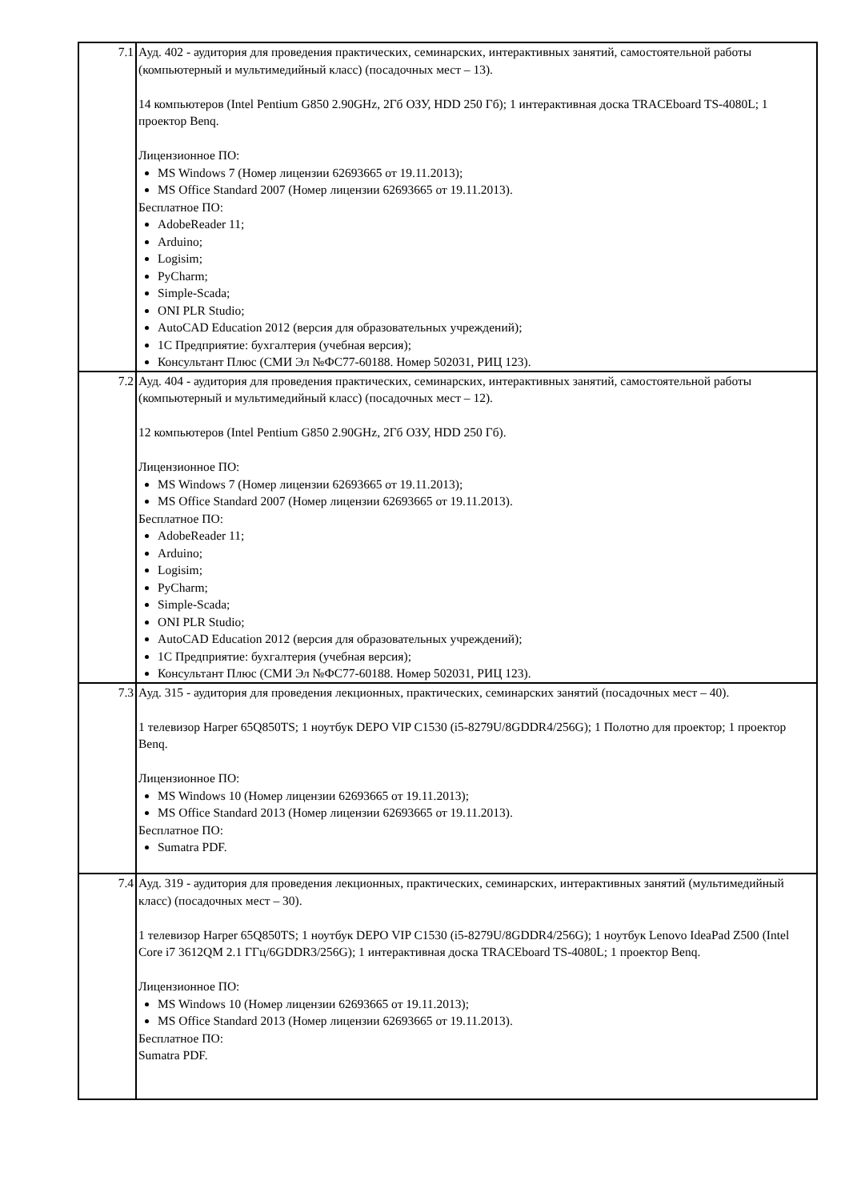| 7.1 | Ауд. 402 - аудитория для проведения практических, семинарских, интерактивных занятий, самостоятельной работы (компьютерный и мультимедийный класс) (посадочных мест – 13). 14 компьютеров (Intel Pentium G850 2.90GHz, 2Гб ОЗУ, HDD 250 Гб); 1 интерактивная доска TRACEboard TS-4080L; 1 проектор Benq. Лицензионное ПО: MS Windows 7 (Номер лицензии 62693665 от 19.11.2013); MS Office Standard 2007 (Номер лицензии 62693665 от 19.11.2013). Бесплатное ПО: AdobeReader 11; Arduino; Logisim; PyCharm; Simple-Scada; ONI PLR Studio; AutoCAD Education 2012 (версия для образовательных учреждений); 1С Предприятие: бухгалтерия (учебная версия); Консультант Плюс (СМИ Эл №ФС77-60188. Номер 502031, РИЦ 123). |
| 7.2 | Ауд. 404 - аудитория для проведения практических, семинарских, интерактивных занятий, самостоятельной работы (компьютерный и мультимедийный класс) (посадочных мест – 12). 12 компьютеров (Intel Pentium G850 2.90GHz, 2Гб ОЗУ, HDD 250 Гб). Лицензионное ПО: MS Windows 7 (Номер лицензии 62693665 от 19.11.2013); MS Office Standard 2007 (Номер лицензии 62693665 от 19.11.2013). Бесплатное ПО: AdobeReader 11; Arduino; Logisim; PyCharm; Simple-Scada; ONI PLR Studio; AutoCAD Education 2012 (версия для образовательных учреждений); 1С Предприятие: бухгалтерия (учебная версия); Консультант Плюс (СМИ Эл №ФС77-60188. Номер 502031, РИЦ 123). |
| 7.3 | Ауд. 315 - аудитория для проведения лекционных, практических, семинарских занятий (посадочных мест – 40). 1 телевизор Harper 65Q850TS; 1 ноутбук DEPO VIP C1530 (i5-8279U/8GDDR4/256G); 1 Полотно для проектор; 1 проектор Benq. Лицензионное ПО: MS Windows 10 (Номер лицензии 62693665 от 19.11.2013); MS Office Standard 2013 (Номер лицензии 62693665 от 19.11.2013). Бесплатное ПО: Sumatra PDF. |
| 7.4 | Ауд. 319 - аудитория для проведения лекционных, практических, семинарских, интерактивных занятий (мультимедийный класс) (посадочных мест – 30). 1 телевизор Harper 65Q850TS; 1 ноутбук DEPO VIP C1530 (i5-8279U/8GDDR4/256G); 1 ноутбук Lenovo IdeaPad Z500 (Intel Core i7 3612QM 2.1 ГГц/6GDDR3/256G); 1 интерактивная доска TRACEboard TS-4080L; 1 проектор Benq. Лицензионное ПО: MS Windows 10 (Номер лицензии 62693665 от 19.11.2013); MS Office Standard 2013 (Номер лицензии 62693665 от 19.11.2013). Бесплатное ПО: Sumatra PDF. |